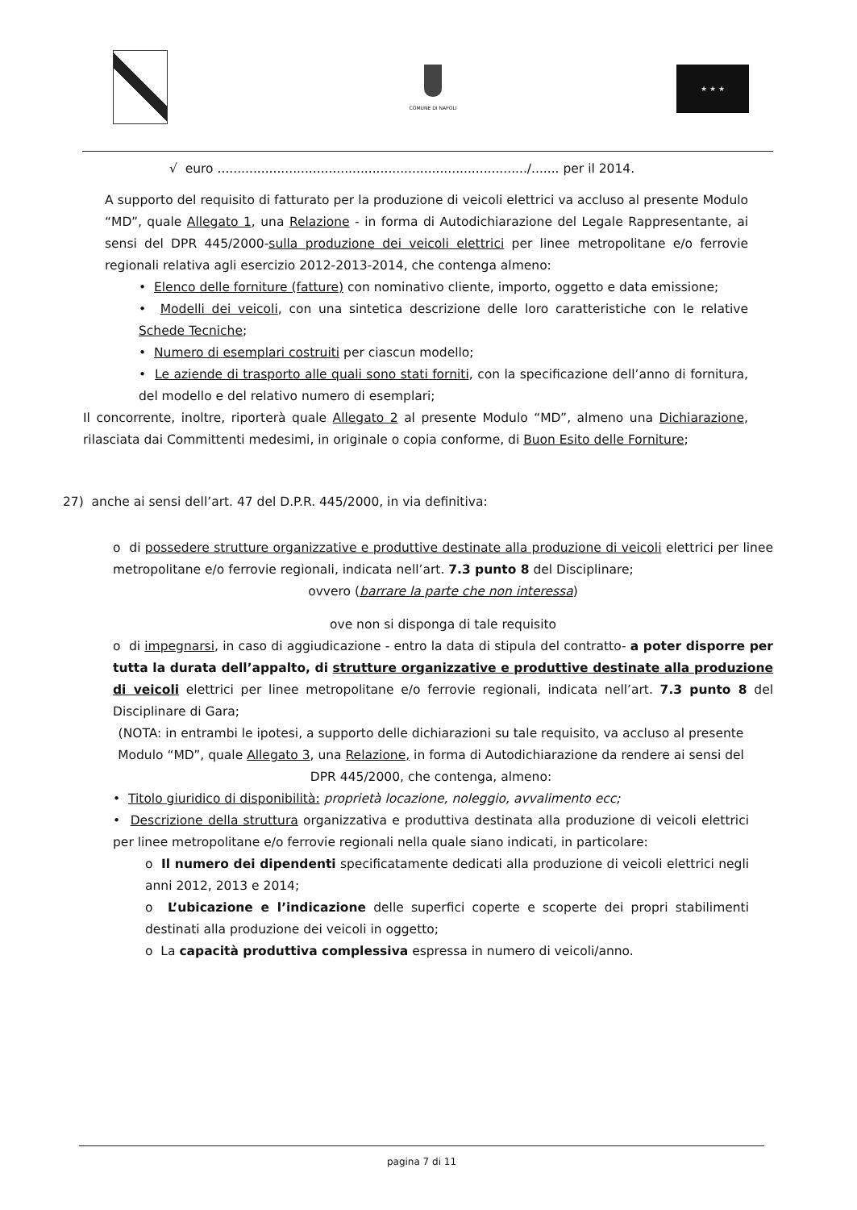COMUNE DI NAPOLI ★ ★ ★
√ euro ............................................................................../....... per il 2014.
A supporto del requisito di fatturato per la produzione di veicoli elettrici va accluso al presente Modulo “MD”, quale Allegato 1, una Relazione - in forma di Autodichiarazione del Legale Rappresentante, ai sensi del DPR 445/2000-sulla produzione dei veicoli elettrici per linee metropolitane e/o ferrovie regionali relativa agli esercizio 2012-2013-2014, che contenga almeno:
• Elenco delle forniture (fatture) con nominativo cliente, importo, oggetto e data emissione;
• Modelli dei veicoli, con una sintetica descrizione delle loro caratteristiche con le relative Schede Tecniche;
• Numero di esemplari costruiti per ciascun modello;
• Le aziende di trasporto alle quali sono stati forniti, con la specificazione dell’anno di fornitura, del modello e del relativo numero di esemplari;
Il concorrente, inoltre, riporterà quale Allegato 2 al presente Modulo “MD”, almeno una Dichiarazione, rilasciata dai Committenti medesimi, in originale o copia conforme, di Buon Esito delle Forniture;
27) anche ai sensi dell’art. 47 del D.P.R. 445/2000, in via definitiva:
o di possedere strutture organizzative e produttive destinate alla produzione di veicoli elettrici per linee metropolitane e/o ferrovie regionali, indicata nell’art. 7.3 punto 8 del Disciplinare;
ovvero (barrare la parte che non interessa)
ove non si disponga di tale requisito
o di impegnarsi, in caso di aggiudicazione - entro la data di stipula del contratto- a poter disporre per tutta la durata dell’appalto, di strutture organizzative e produttive destinate alla produzione di veicoli elettrici per linee metropolitane e/o ferrovie regionali, indicata nell’art. 7.3 punto 8 del Disciplinare di Gara;
(NOTA: in entrambi le ipotesi, a supporto delle dichiarazioni su tale requisito, va accluso al presente Modulo “MD”, quale Allegato 3, una Relazione, in forma di Autodichiarazione da rendere ai sensi del DPR 445/2000, che contenga, almeno:
• Titolo giuridico di disponibilità: proprietà locazione, noleggio, avvalimento ecc;
• Descrizione della struttura organizzativa e produttiva destinata alla produzione di veicoli elettrici per linee metropolitane e/o ferrovie regionali nella quale siano indicati, in particolare:
o Il numero dei dipendenti specificatamente dedicati alla produzione di veicoli elettrici negli anni 2012, 2013 e 2014;
o L’ubicazione e l’indicazione delle superfici coperte e scoperte dei propri stabilimenti destinati alla produzione dei veicoli in oggetto;
o La capacità produttiva complessiva espressa in numero di veicoli/anno.
pagina 7 di 11